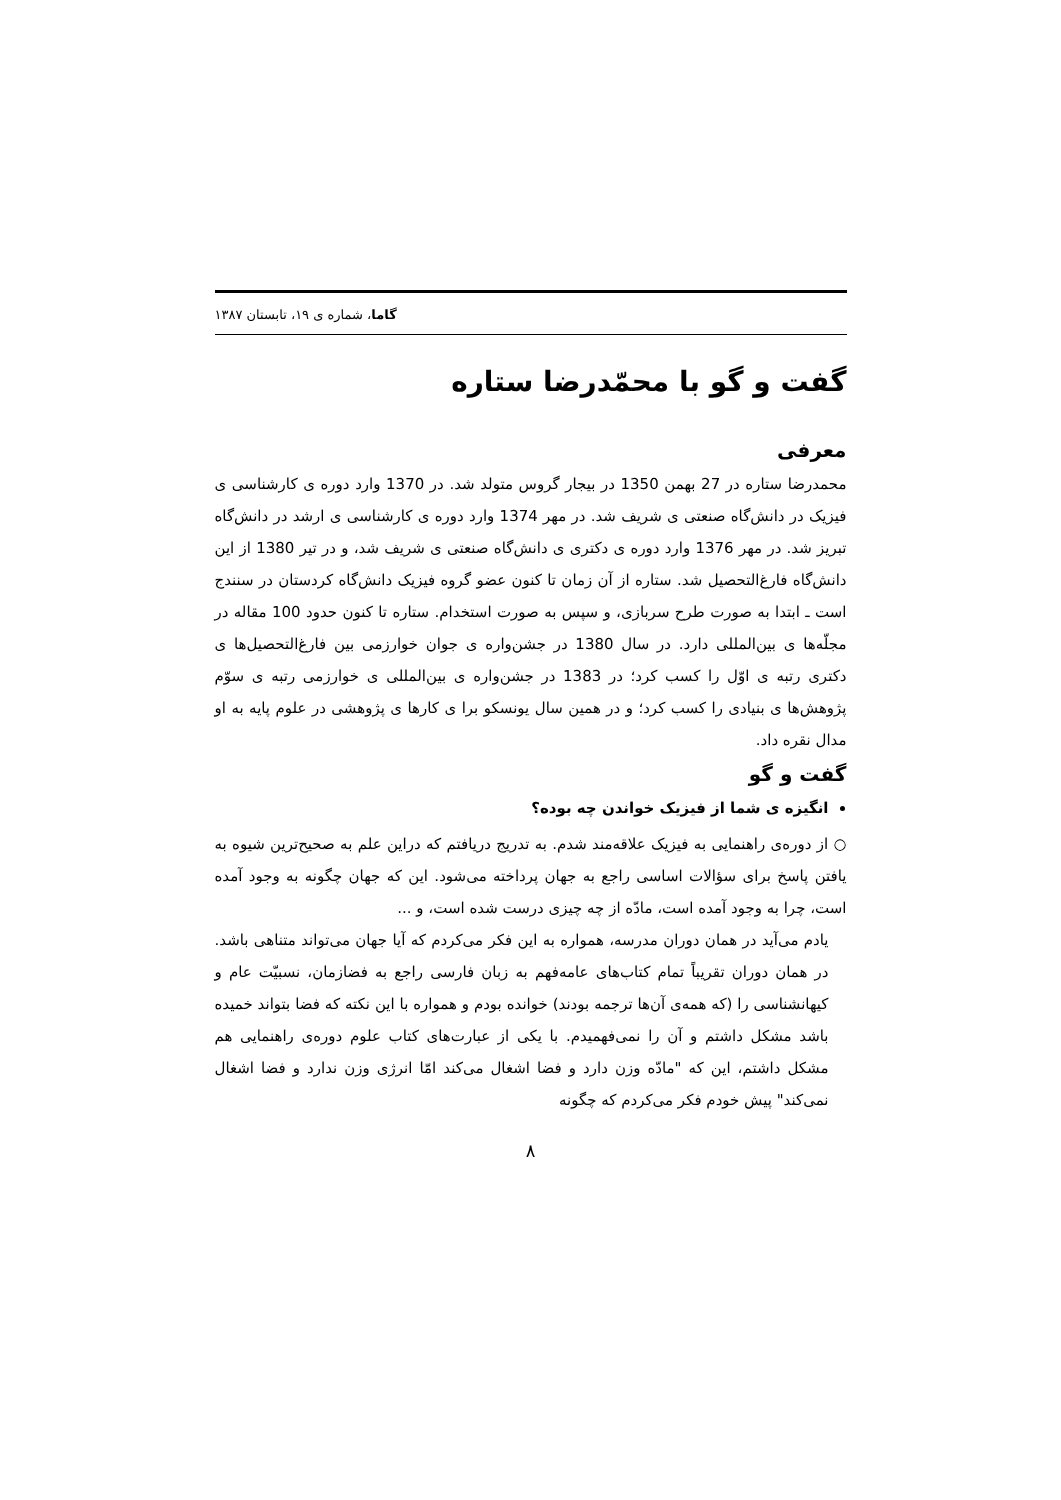گاما، شماره ی ۱۹، تابستان ۱۳۸۷
گفت و گو با محمّدرضا ستاره
معرفی
محمدرضا ستاره در 27 بهمن 1350 در بیجار گروس متولد شد. در 1370 وارد دوره ی کارشناسی ی فیزیک در دانش‌گاه صنعتی ی شریف شد. در مهر 1374 وارد دوره ی کارشناسی ی ارشد در دانش‌گاه تبریز شد. در مهر 1376 وارد دوره ی دکتری ی دانش‌گاه صنعتی ی شریف شد، و در تیر 1380 از این دانش‌گاه فارغ‌التحصیل شد. ستاره از آن زمان تا کنون عضو گروه فیزیک دانش‌گاه کردستان در سنندج است ـ ابتدا به صورت طرح سربازی، و سپس به صورت استخدام. ستاره تا کنون حدود 100 مقاله در مجلّه‌ها ی بین‌المللی دارد. در سال 1380 در جشن‌واره ی جوان خوارزمی بین فارغ‌التحصیل‌ها ی دکتری رتبه ی اوّل را کسب کرد؛ در 1383 در جشن‌واره ی بین‌المللی ی خوارزمی رتبه ی سوّم پژوهش‌ها ی بنیادی را کسب کرد؛ و در همین سال یونسکو برا ی کارها ی پژوهشی در علوم پایه به او مدال نقره داد.
گفت و گو
انگیزه ی شما از فیزیک خواندن چه بوده؟
○ از دوره‌ی راهنمایی به فیزیک علاقه‌مند شدم. به تدریج دریافتم که دراین علم به صحیح‌ترین شیوه به یافتن پاسخ برای سؤالات اساسی راجع به جهان پرداخته می‌شود. این که جهان چگونه به وجود آمده است، چرا به وجود آمده است، مادّه از چه چیزی درست شده است، و ...
یادم می‌آید در همان دوران مدرسه، همواره به این فکر می‌کردم که آیا جهان می‌تواند متناهی باشد. در همان دوران تقریباً تمام کتاب‌های عامه‌فهم به زبان فارسی راجع به فضازمان، نسبیّت عام و کیهانشناسی را (که همه‌ی آن‌ها ترجمه بودند) خوانده بودم و همواره با این نکته که فضا بتواند خمیده باشد مشکل داشتم و آن را نمی‌فهمیدم. با یکی از عبارت‌های کتاب علوم دوره‌ی راهنمایی هم مشکل داشتم، این که "مادّه وزن دارد و فضا اشغال می‌کند امّا انرژی وزن ندارد و فضا اشغال نمی‌کند" پیش خودم فکر می‌کردم که چگونه
۸